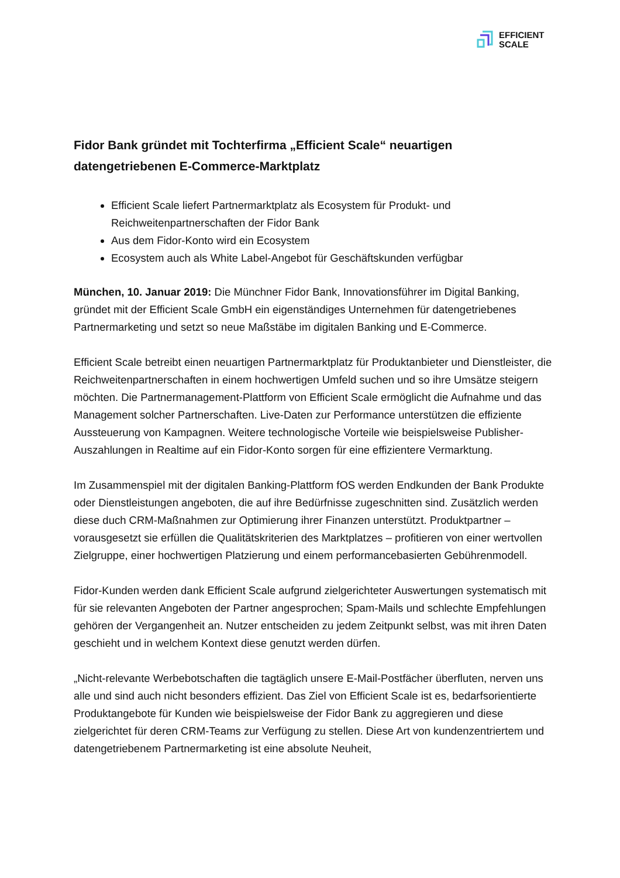EFFICIENT
SCALE
Fidor Bank gründet mit Tochterfirma „Efficient Scale“ neuartigen datengetriebenen E-Commerce-Marktplatz
Efficient Scale liefert Partnermarktplatz als Ecosystem für Produkt- und Reichweitenpartnerschaften der Fidor Bank
Aus dem Fidor-Konto wird ein Ecosystem
Ecosystem auch als White Label-Angebot für Geschäftskunden verfügbar
München, 10. Januar 2019: Die Münchner Fidor Bank, Innovationsführer im Digital Banking, gründet mit der Efficient Scale GmbH ein eigenständiges Unternehmen für datengetriebenes Partnermarketing und setzt so neue Maßstäbe im digitalen Banking und E-Commerce.
Efficient Scale betreibt einen neuartigen Partnermarktplatz für Produktanbieter und Dienstleister, die Reichweitenpartnerschaften in einem hochwertigen Umfeld suchen und so ihre Umsätze steigern möchten. Die Partnermanagement-Plattform von Efficient Scale ermöglicht die Aufnahme und das Management solcher Partnerschaften. Live-Daten zur Performance unterstützen die effiziente Aussteuerung von Kampagnen. Weitere technologische Vorteile wie beispielsweise Publisher-Auszahlungen in Realtime auf ein Fidor-Konto sorgen für eine effizientere Vermarktung.
Im Zusammenspiel mit der digitalen Banking-Plattform fOS werden Endkunden der Bank Produkte oder Dienstleistungen angeboten, die auf ihre Bedürfnisse zugeschnitten sind. Zusätzlich werden diese duch CRM-Maßnahmen zur Optimierung ihrer Finanzen unterstützt. Produktpartner – vorausgesetzt sie erfüllen die Qualitätskriterien des Marktplatzes – profitieren von einer wertvollen Zielgruppe, einer hochwertigen Platzierung und einem performancebasierten Gebührenmodell.
Fidor-Kunden werden dank Efficient Scale aufgrund zielgerichteter Auswertungen systematisch mit für sie relevanten Angeboten der Partner angesprochen; Spam-Mails und schlechte Empfehlungen gehören der Vergangenheit an. Nutzer entscheiden zu jedem Zeitpunkt selbst, was mit ihren Daten geschieht und in welchem Kontext diese genutzt werden dürfen.
„Nicht-relevante Werbebotschaften die tagtäglich unsere E-Mail-Postfächer überfluten, nerven uns alle und sind auch nicht besonders effizient. Das Ziel von Efficient Scale ist es, bedarfsorientierte Produktangebote für Kunden wie beispielsweise der Fidor Bank zu aggregieren und diese zielgerichtet für deren CRM-Teams zur Verfügung zu stellen. Diese Art von kundenzentriertem und datengetriebenem Partnermarketing ist eine absolute Neuheit,